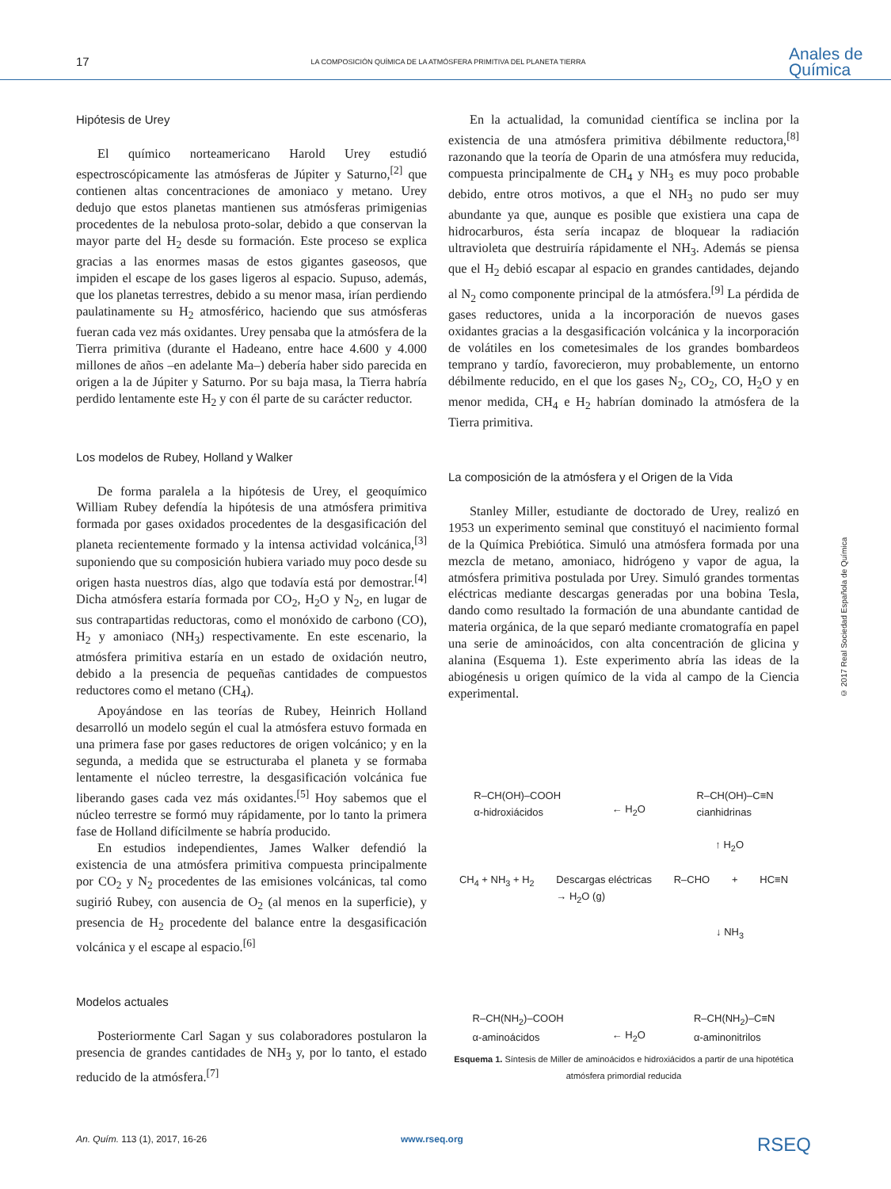17
LA COMPOSICIÓN QUÍMICA DE LA ATMÓSFERA PRIMITIVA DEL PLANETA TIERRA
Anales de
Química
Hipótesis de Urey
El químico norteamericano Harold Urey estudió espectroscópicamente las atmósferas de Júpiter y Saturno,<sup>[2]</sup> que contienen altas concentraciones de amoniaco y metano. Urey dedujo que estos planetas mantienen sus atmósferas primigenias procedentes de la nebulosa proto-solar, debido a que conservan la mayor parte del H<sub>2</sub> desde su formación. Este proceso se explica gracias a las enormes masas de estos gigantes gaseosos, que impiden el escape de los gases ligeros al espacio. Supuso, además, que los planetas terrestres, debido a su menor masa, irían perdiendo paulatinamente su H<sub>2</sub> atmosférico, haciendo que sus atmósferas fueran cada vez más oxidantes. Urey pensaba que la atmósfera de la Tierra primitiva (durante el Hadeano, entre hace 4.600 y 4.000 millones de años –en adelante Ma–) debería haber sido parecida en origen a la de Júpiter y Saturno. Por su baja masa, la Tierra habría perdido lentamente este H<sub>2</sub> y con él parte de su carácter reductor.
Los modelos de Rubey, Holland y Walker
De forma paralela a la hipótesis de Urey, el geoquímico William Rubey defendía la hipótesis de una atmósfera primitiva formada por gases oxidados procedentes de la desgasificación del planeta recientemente formado y la intensa actividad volcánica,<sup>[3]</sup> suponiendo que su composición hubiera variado muy poco desde su origen hasta nuestros días, algo que todavía está por demostrar.<sup>[4]</sup> Dicha atmósfera estaría formada por CO<sub>2</sub>, H<sub>2</sub>O y N<sub>2</sub>, en lugar de sus contrapartidas reductoras, como el monóxido de carbono (CO), H<sub>2</sub> y amoniaco (NH<sub>3</sub>) respectivamente. En este escenario, la atmósfera primitiva estaría en un estado de oxidación neutro, debido a la presencia de pequeñas cantidades de compuestos reductores como el metano (CH<sub>4</sub>).
Apoyándose en las teorías de Rubey, Heinrich Holland desarrolló un modelo según el cual la atmósfera estuvo formada en una primera fase por gases reductores de origen volcánico; y en la segunda, a medida que se estructuraba el planeta y se formaba lentamente el núcleo terrestre, la desgasificación volcánica fue liberando gases cada vez más oxidantes.<sup>[5]</sup> Hoy sabemos que el núcleo terrestre se formó muy rápidamente, por lo tanto la primera fase de Holland difícilmente se habría producido.
En estudios independientes, James Walker defendió la existencia de una atmósfera primitiva compuesta principalmente por CO<sub>2</sub> y N<sub>2</sub> procedentes de las emisiones volcánicas, tal como sugirió Rubey, con ausencia de O<sub>2</sub> (al menos en la superficie), y presencia de H<sub>2</sub> procedente del balance entre la desgasificación volcánica y el escape al espacio.<sup>[6]</sup>
Modelos actuales
Posteriormente Carl Sagan y sus colaboradores postularon la presencia de grandes cantidades de NH<sub>3</sub> y, por lo tanto, el estado reducido de la atmósfera.<sup>[7]</sup>
En la actualidad, la comunidad científica se inclina por la existencia de una atmósfera primitiva débilmente reductora,<sup>[8]</sup> razonando que la teoría de Oparin de una atmósfera muy reducida, compuesta principalmente de CH<sub>4</sub> y NH<sub>3</sub> es muy poco probable debido, entre otros motivos, a que el NH<sub>3</sub> no pudo ser muy abundante ya que, aunque es posible que existiera una capa de hidrocarburos, ésta sería incapaz de bloquear la radiación ultravioleta que destruiría rápidamente el NH<sub>3</sub>. Además se piensa que el H<sub>2</sub> debió escapar al espacio en grandes cantidades, dejando al N<sub>2</sub> como componente principal de la atmósfera.<sup>[9]</sup> La pérdida de gases reductores, unida a la incorporación de nuevos gases oxidantes gracias a la desgasificación volcánica y la incorporación de volátiles en los cometesimales de los grandes bombardeos temprano y tardío, favorecieron, muy probablemente, un entorno débilmente reducido, en el que los gases N<sub>2</sub>, CO<sub>2</sub>, CO, H<sub>2</sub>O y en menor medida, CH<sub>4</sub> e H<sub>2</sub> habrían dominado la atmósfera de la Tierra primitiva.
La composición de la atmósfera y el Origen de la Vida
Stanley Miller, estudiante de doctorado de Urey, realizó en 1953 un experimento seminal que constituyó el nacimiento formal de la Química Prebiótica. Simuló una atmósfera formada por una mezcla de metano, amoniaco, hidrógeno y vapor de agua, la atmósfera primitiva postulada por Urey. Simuló grandes tormentas eléctricas mediante descargas generadas por una bobina Tesla, dando como resultado la formación de una abundante cantidad de materia orgánica, de la que separó mediante cromatografía en papel una serie de aminoácidos, con alta concentración de glicina y alanina (Esquema 1). Este experimento abría las ideas de la abiogénesis u origen químico de la vida al campo de la Ciencia experimental.
R–CH(OH)–COOH
α-hidroxiácidos ← H<sub>2</sub>O R–CH(OH)–C≡N
cianhidrinas
↑ H<sub>2</sub>O
CH<sub>4</sub> + NH<sub>3</sub> + H<sub>2</sub> Descargas eléctricas
→ H<sub>2</sub>O (g) R–CHO + HC≡N
↓ NH<sub>3</sub>
R–CH(NH<sub>2</sub>)–COOH
α-aminoácidos ← H<sub>2</sub>O R–CH(NH<sub>2</sub>)–C≡N
α-aminonitrilos
Esquema 1. Síntesis de Miller de aminoácidos e hidroxiácidos a partir de una hipotética atmósfera primordial reducida
© 2017 Real Sociedad Española de Química
An. Quím. 113 (1), 2017, 16-26 www.rseq.org RSEQ